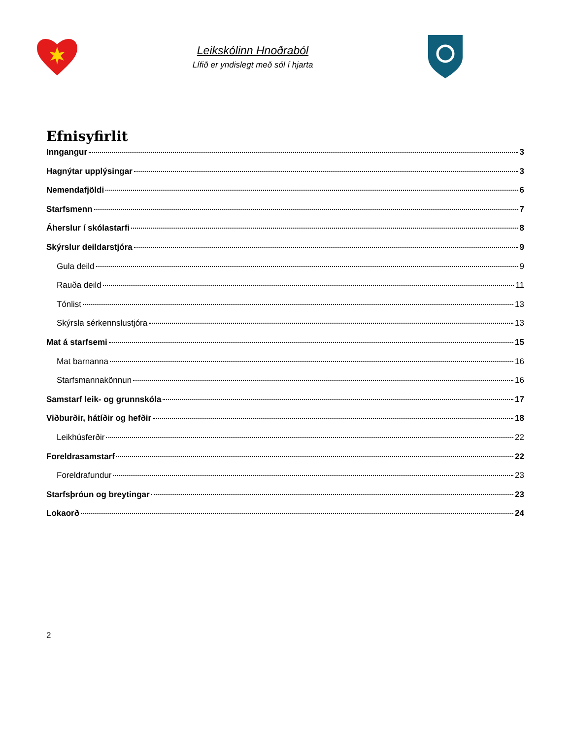Leikskólinn Hnoðraból
Lífið er yndislegt með sól í hjarta
Efnisyfirlit
Inngangur 3
Hagnýtar upplýsingar 3
Nemendafjöldi 6
Starfsmenn 7
Áherslur í skólastarfi 8
Skýrslur deildarstjóra 9
Gula deild 9
Rauða deild 11
Tónlist 13
Skýrsla sérkennslustjóra 13
Mat á starfsemi 15
Mat barnanna 16
Starfsmannakönnun 16
Samstarf leik- og grunnskóla 17
Viðburðir, hátíðir og hefðir 18
Leikhúsferðir 22
Foreldrasamstarf 22
Foreldrafundur 23
Starfsþróun og breytingar 23
Lokaorð 24
2